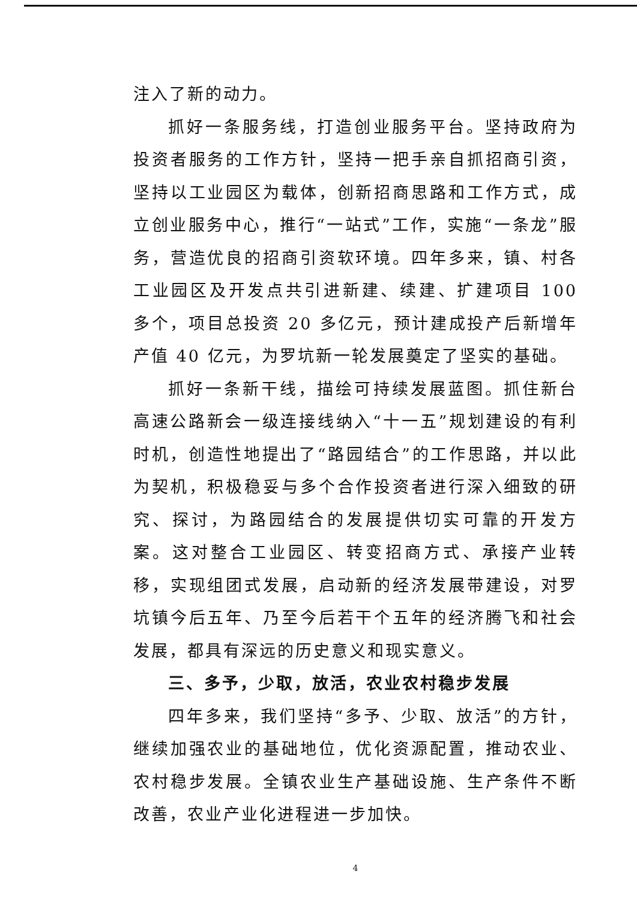注入了新的动力。
抓好一条服务线，打造创业服务平台。坚持政府为投资者服务的工作方针，坚持一把手亲自抓招商引资，坚持以工业园区为载体，创新招商思路和工作方式，成立创业服务中心，推行“一站式”工作，实施“一条龙”服务，营造优良的招商引资软环境。四年多来，镇、村各工业园区及开发点共引进新建、续建、扩建项目 100 多个，项目总投资 20 多亿元，预计建成投产后新增年产值 40 亿元，为罗坑新一轮发展奠定了坚实的基础。
抓好一条新干线，描绘可持续发展蓝图。抓住新台高速公路新会一级连接线纳入“十一五”规划建设的有利时机，创造性地提出了“路园结合”的工作思路，并以此为契机，积极稳妥与多个合作投资者进行深入细致的研究、探讨，为路园结合的发展提供切实可靠的开发方案。这对整合工业园区、转变招商方式、承接产业转移，实现组团式发展，启动新的经济发展带建设，对罗坑镇今后五年、乃至今后若干个五年的经济腾飞和社会发展，都具有深远的历史意义和现实意义。
三、多予，少取，放活，农业农村稳步发展
四年多来，我们坚持“多予、少取、放活”的方针，继续加强农业的基础地位，优化资源配置，推动农业、农村稳步发展。全镇农业生产基础设施、生产条件不断改善，农业产业化进程进一步加快。
4